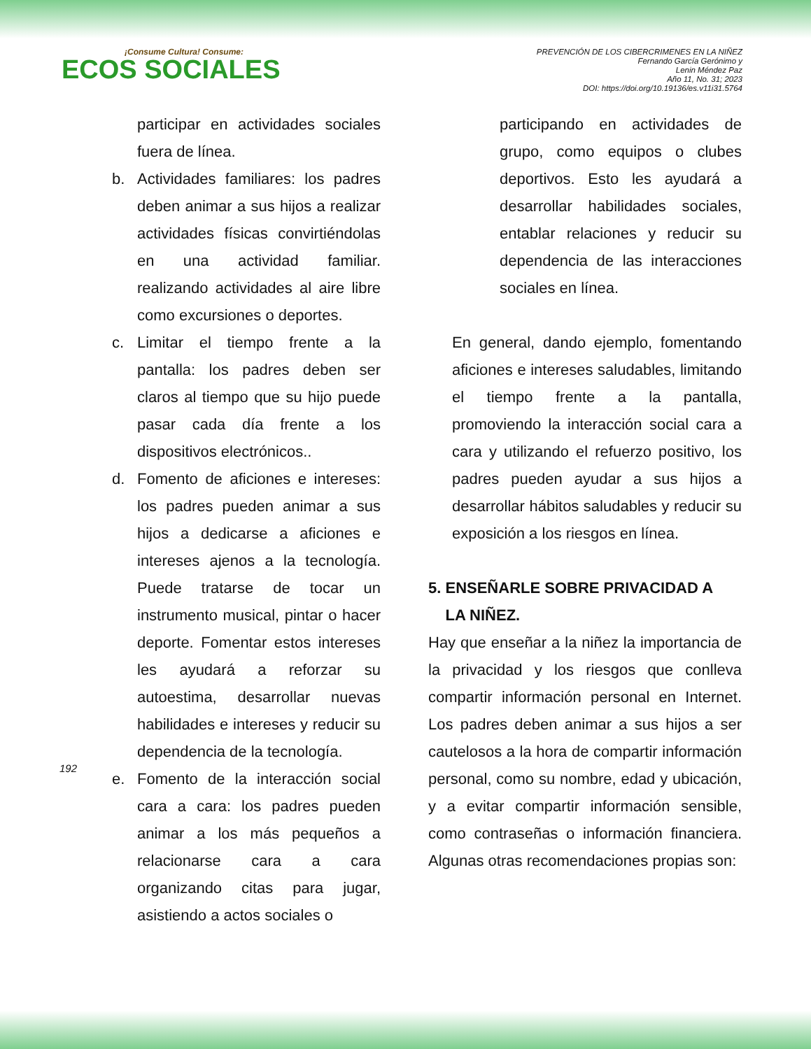¡Consume Cultura! Consume:
ECOS SOCIALES
PREVENCIÓN DE LOS CIBERCRIMENES EN LA NIÑEZ
Fernando García Gerónimo y
Lenin Méndez Paz
Año 11, No. 31; 2023
DOI: https://doi.org/10.19136/es.v11i31.5764
participar en actividades sociales fuera de línea.
b. Actividades familiares: los padres deben animar a sus hijos a realizar actividades físicas convirtiéndolas en una actividad familiar. realizando actividades al aire libre como excursiones o deportes.
c. Limitar el tiempo frente a la pantalla: los padres deben ser claros al tiempo que su hijo puede pasar cada día frente a los dispositivos electrónicos..
d. Fomento de aficiones e intereses: los padres pueden animar a sus hijos a dedicarse a aficiones e intereses ajenos a la tecnología. Puede tratarse de tocar un instrumento musical, pintar o hacer deporte. Fomentar estos intereses les ayudará a reforzar su autoestima, desarrollar nuevas habilidades e intereses y reducir su dependencia de la tecnología.
e. Fomento de la interacción social cara a cara: los padres pueden animar a los más pequeños a relacionarse cara a cara organizando citas para jugar, asistiendo a actos sociales o
participando en actividades de grupo, como equipos o clubes deportivos. Esto les ayudará a desarrollar habilidades sociales, entablar relaciones y reducir su dependencia de las interacciones sociales en línea.
En general, dando ejemplo, fomentando aficiones e intereses saludables, limitando el tiempo frente a la pantalla, promoviendo la interacción social cara a cara y utilizando el refuerzo positivo, los padres pueden ayudar a sus hijos a desarrollar hábitos saludables y reducir su exposición a los riesgos en línea.
5. ENSEÑARLE SOBRE PRIVACIDAD A
LA NIÑEZ.
Hay que enseñar a la niñez la importancia de la privacidad y los riesgos que conlleva compartir información personal en Internet. Los padres deben animar a sus hijos a ser cautelosos a la hora de compartir información personal, como su nombre, edad y ubicación, y a evitar compartir información sensible, como contraseñas o información financiera. Algunas otras recomendaciones propias son:
192